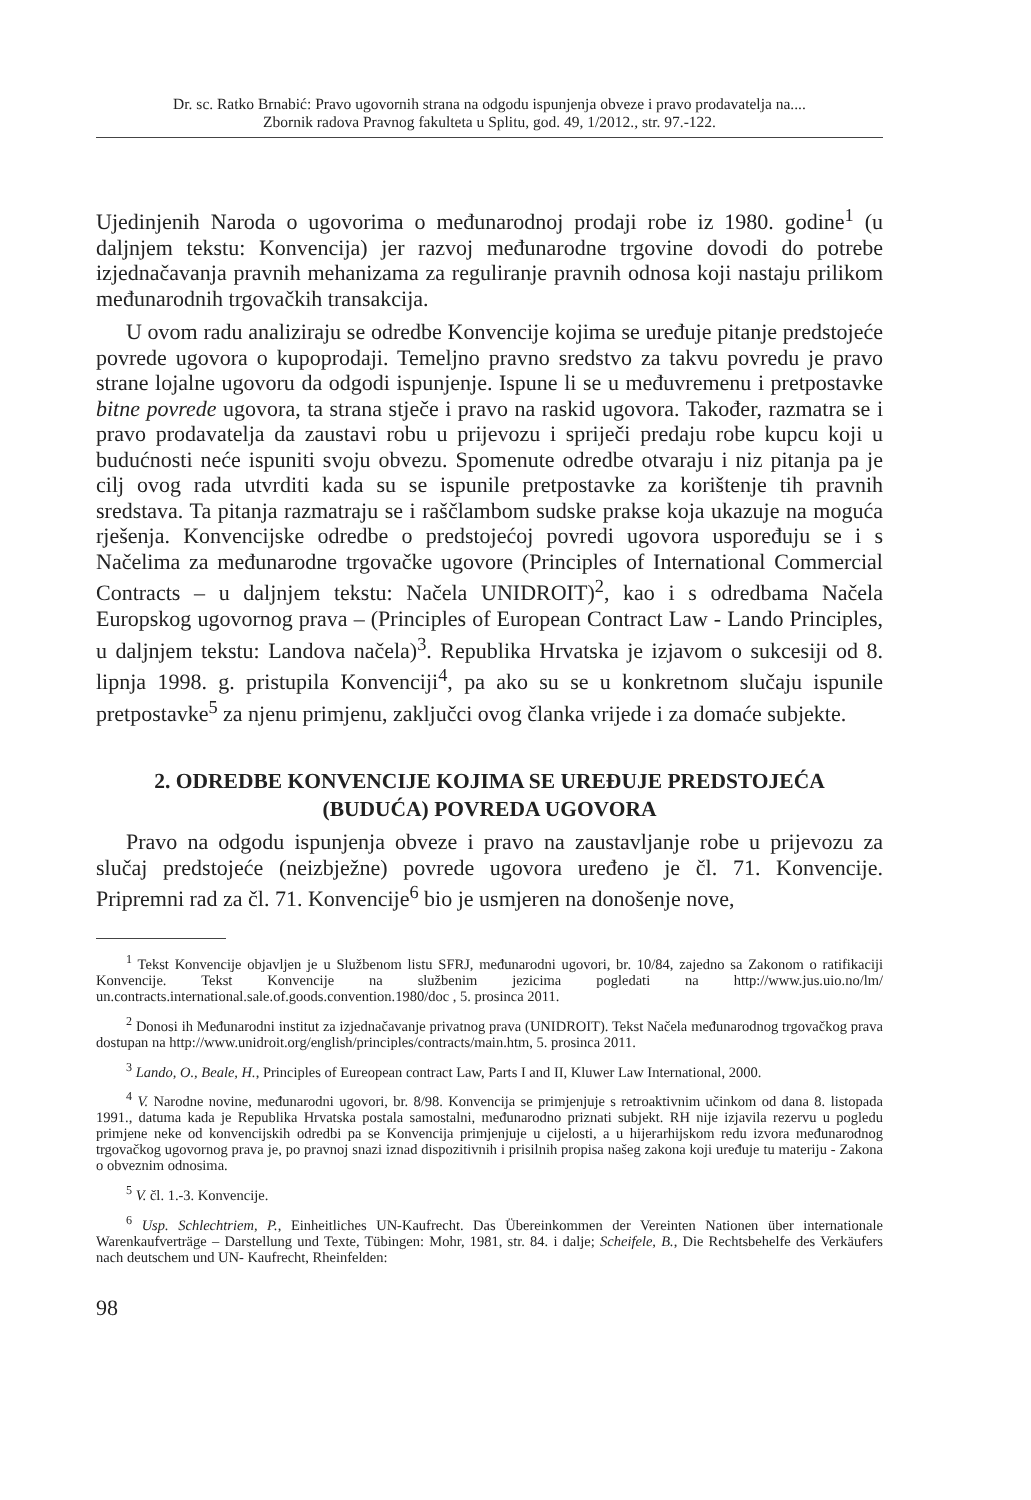Dr. sc. Ratko Brnabić: Pravo ugovornih strana na odgodu ispunjenja obveze i pravo prodavatelja na....
Zbornik radova Pravnog fakulteta u Splitu, god. 49, 1/2012., str. 97.-122.
Ujedinjenih Naroda o ugovorima o međunarodnoj prodaji robe iz 1980. godine<sup>1</sup> (u daljnjem tekstu: Konvencija) jer razvoj međunarodne trgovine dovodi do potrebe izjednačavanja pravnih mehanizama za reguliranje pravnih odnosa koji nastaju prilikom međunarodnih trgovačkih transakcija.
U ovom radu analiziraju se odredbe Konvencije kojima se uređuje pitanje predstojeće povrede ugovora o kupoprodaji. Temeljno pravno sredstvo za takvu povredu je pravo strane lojalne ugovoru da odgodi ispunjenje. Ispune li se u međuvremenu i pretpostavke bitne povrede ugovora, ta strana stječe i pravo na raskid ugovora. Također, razmatra se i pravo prodavatelja da zaustavi robu u prijevozu i spriječi predaju robe kupcu koji u budućnosti neće ispuniti svoju obvezu. Spomenute odredbe otvaraju i niz pitanja pa je cilj ovog rada utvrditi kada su se ispunile pretpostavke za korištenje tih pravnih sredstava. Ta pitanja razmatraju se i raščlambom sudske prakse koja ukazuje na moguća rješenja. Konvencijske odredbe o predstojećoj povredi ugovora uspoređuju se i s Načelima za međunarodne trgovačke ugovore (Principles of International Commercial Contracts – u daljnjem tekstu: Načela UNIDROIT)<sup>2</sup>, kao i s odredbama Načela Europskog ugovornog prava – (Principles of European Contract Law - Lando Principles, u daljnjem tekstu: Landova načela)<sup>3</sup>. Republika Hrvatska je izjavom o sukcesiji od 8. lipnja 1998. g. pristupila Konvenciji<sup>4</sup>, pa ako su se u konkretnom slučaju ispunile pretpostavke<sup>5</sup> za njenu primjenu, zaključci ovog članka vrijede i za domaće subjekte.
2. ODREDBE KONVENCIJE KOJIMA SE UREĐUJE PREDSTOJEĆA
(BUDUĆA) POVREDA UGOVORA
Pravo na odgodu ispunjenja obveze i pravo na zaustavljanje robe u prijevozu za slučaj predstojeće (neizbježne) povrede ugovora uređeno je čl. 71. Konvencije. Pripremni rad za čl. 71. Konvencije<sup>6</sup> bio je usmjeren na donošenje nove,
<sup>1</sup> Tekst Konvencije objavljen je u Službenom listu SFRJ, međunarodni ugovori, br. 10/84, zajedno sa Zakonom o ratifikaciji Konvencije. Tekst Konvencije na službenim jezicima pogledati na http://www.jus.uio.no/lm/ un.contracts.international.sale.of.goods.convention.1980/doc , 5. prosinca 2011.
<sup>2</sup> Donosi ih Međunarodni institut za izjednačavanje privatnog prava (UNIDROIT). Tekst Načela međunarodnog trgovačkog prava dostupan na http://www.unidroit.org/english/principles/contracts/main.htm, 5. prosinca 2011.
<sup>3</sup> Lando, O., Beale, H., Principles of Eureopean contract Law, Parts I and II, Kluwer Law International, 2000.
<sup>4</sup> V. Narodne novine, međunarodni ugovori, br. 8/98. Konvencija se primjenjuje s retroaktivnim učinkom od dana 8. listopada 1991., datuma kada je Republika Hrvatska postala samostalni, međunarodno priznati subjekt. RH nije izjavila rezervu u pogledu primjene neke od konvencijskih odredbi pa se Konvencija primjenjuje u cijelosti, a u hijerarhijskom redu izvora međunarodnog trgovačkog ugovornog prava je, po pravnoj snazi iznad dispozitivnih i prisilnih propisa našeg zakona koji uređuje tu materiju - Zakona o obveznim odnosima.
<sup>5</sup> V. čl. 1.-3. Konvencije.
<sup>6</sup> Usp. Schlechtriem, P., Einheitliches UN-Kaufrecht. Das Übereinkommen der Vereinten Nationen über internationale Warenkaufverträge – Darstellung und Texte, Tübingen: Mohr, 1981, str. 84. i dalje; Scheifele, B., Die Rechtsbehelfe des Verkäufers nach deutschem und UN- Kaufrecht, Rheinfelden:
98